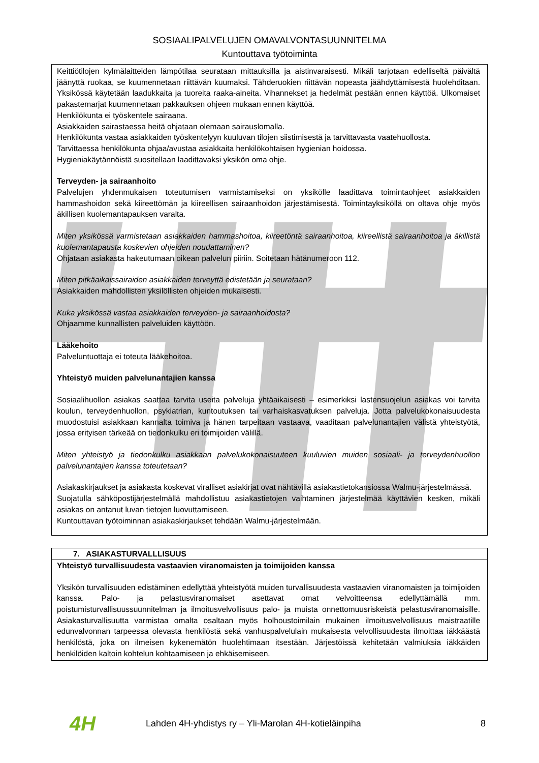SOSIAALIPALVELUJEN OMAVALVONTASUUNNITELMA
Kuntouttava työtoiminta
Keittiötilojen kylmälaitteiden lämpötilaa seurataan mittauksilla ja aistinvaraisesti. Mikäli tarjotaan edelliseltä päivältä jäänyttä ruokaa, se kuumennetaan riittävän kuumaksi. Tähderuokien riittävän nopeasta jäähdyttämisestä huolehditaan. Yksikössä käytetään laadukkaita ja tuoreita raaka-aineita. Vihannekset ja hedelmät pestään ennen käyttöä. Ulkomaiset pakastemarjat kuumennetaan pakkauksen ohjeen mukaan ennen käyttöä.
Henkilökunta ei työskentele sairaana.
Asiakkaiden sairastaessa heitä ohjataan olemaan sairauslomalla.
Henkilökunta vastaa asiakkaiden työskentelyyn kuuluvan tilojen siistimisestä ja tarvittavasta vaatehuollosta.
Tarvittaessa henkilökunta ohjaa/avustaa asiakkaita henkilökohtaisen hygienian hoidossa.
Hygieniakäytännöistä suositellaan laadittavaksi yksikön oma ohje.
Terveyden- ja sairaanhoito
Palvelujen yhdenmukaisen toteutumisen varmistamiseksi on yksikölle laadittava toimintaohjeet asiakkaiden hammashoidon sekä kiireettömän ja kiireellisen sairaanhoidon järjestämisestä. Toimintayksiköllä on oltava ohje myös äkillisen kuolemantapauksen varalta.
Miten yksikössä varmistetaan asiakkaiden hammashoitoa, kiireetöntä sairaanhoitoa, kiireellistä sairaanhoitoa ja äkillistä kuolemantapausta koskevien ohjeiden noudattaminen?
Ohjataan asiakasta hakeutumaan oikean palvelun piiriin. Soitetaan hätänumeroon 112.
Miten pitkäaikaissairaiden asiakkaiden terveyttä edistetään ja seurataan?
Asiakkaiden mahdollisten yksilöllisten ohjeiden mukaisesti.
Kuka yksikössä vastaa asiakkaiden terveyden- ja sairaanhoidosta?
Ohjaamme kunnallisten palveluiden käyttöön.
Lääkehoito
Palveluntuottaja ei toteuta lääkehoitoa.
Yhteistyö muiden palvelunantajien kanssa
Sosiaalihuollon asiakas saattaa tarvita useita palveluja yhtäaikaisesti – esimerkiksi lastensuojelun asiakas voi tarvita koulun, terveydenhuollon, psykiatrian, kuntoutuksen tai varhaiskasvatuksen palveluja. Jotta palvelukokonaisuudesta muodostuisi asiakkaan kannalta toimiva ja hänen tarpeitaan vastaava, vaaditaan palvelunantajien välistä yhteistyötä, jossa erityisen tärkeää on tiedonkulku eri toimijoiden välillä.
Miten yhteistyö ja tiedonkulku asiakkaan palvelukokonaisuuteen kuuluvien muiden sosiaali- ja terveydenhuollon palvelunantajien kanssa toteutetaan?
Asiakaskirjaukset ja asiakasta koskevat viralliset asiakirjat ovat nähtävillä asiakastietokansiossa Walmu-järjestelmässä.
Suojatulla sähköpostijärjestelmällä mahdollistuu asiakastietojen vaihtaminen järjestelmää käyttävien kesken, mikäli asiakas on antanut luvan tietojen luovuttamiseen.
Kuntouttavan työtoiminnan asiakaskirjaukset tehdään Walmu-järjestelmään.
7. ASIAKASTURVALLLISUUS
Yhteistyö turvallisuudesta vastaavien viranomaisten ja toimijoiden kanssa
Yksikön turvallisuuden edistäminen edellyttää yhteistyötä muiden turvallisuudesta vastaavien viranomaisten ja toimijoiden kanssa. Palo- ja pelastusviranomaiset asettavat omat velvoitteensa edellyttämällä mm. poistumisturvallisuussuunnitelman ja ilmoitusvelvollisuus palo- ja muista onnettomuusriskeistä pelastusviranomaisille. Asiakasturvallisuutta varmistaa omalta osaltaan myös holhoustoimilain mukainen ilmoitusvelvollisuus maistraatille edunvalvonnan tarpeessa olevasta henkilöstä sekä vanhuspalvelulain mukaisesta velvollisuudesta ilmoittaa iäkkäästä henkilöstä, joka on ilmeisen kykenemätön huolehtimaan itsestään. Järjestöissä kehitetään valmiuksia iäkkäiden henkilöiden kaltoin kohtelun kohtaamiseen ja ehkäisemiseen.
4H
Lahden 4H-yhdistys ry – Yli-Marolan 4H-kotieläinpiha
8